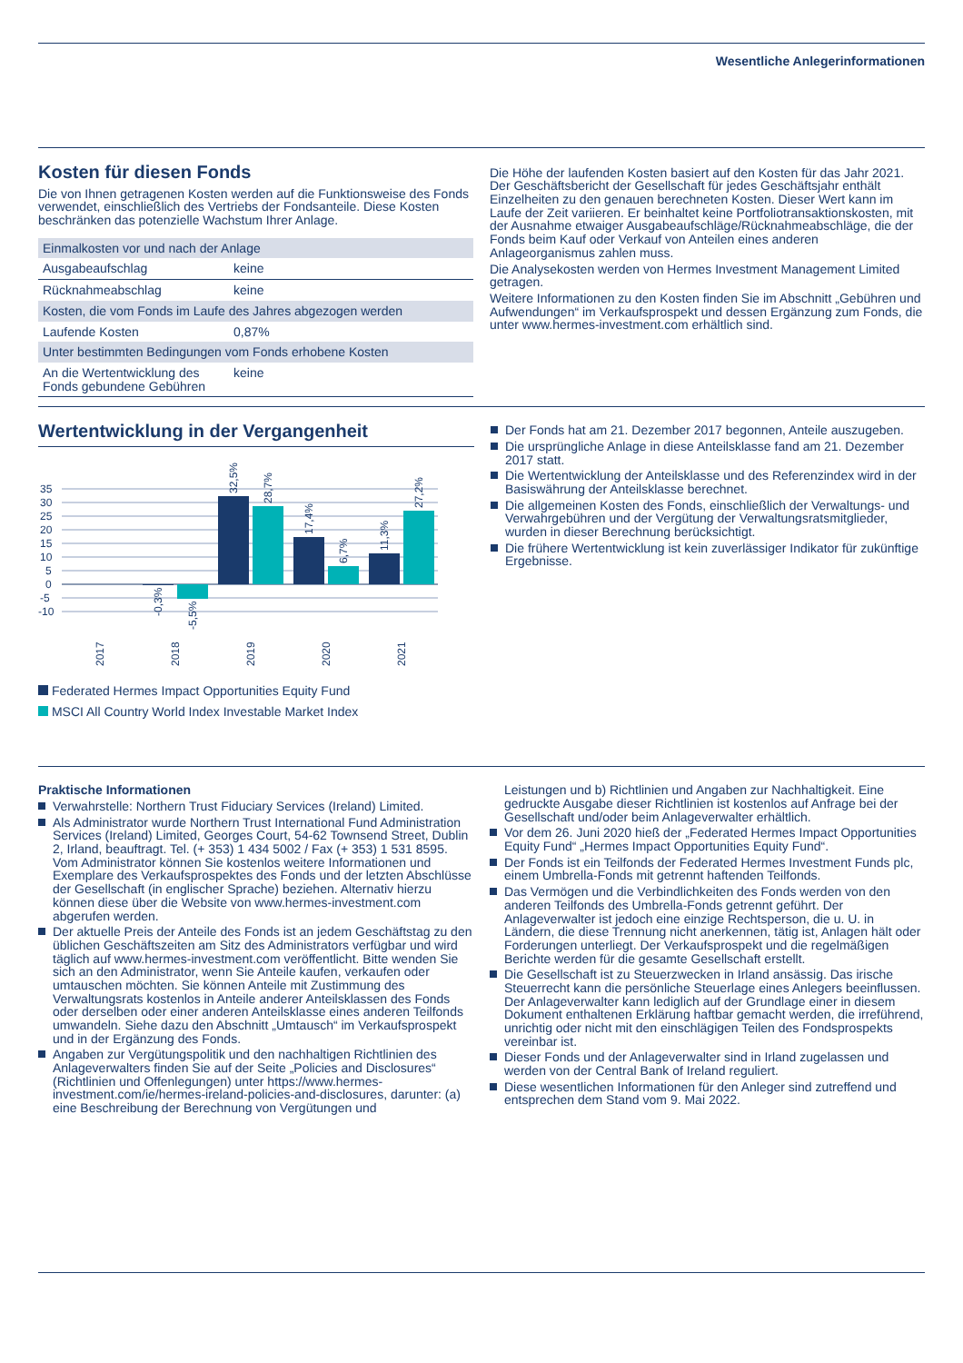Wesentliche Anlegerinformationen
Kosten für diesen Fonds
Die von Ihnen getragenen Kosten werden auf die Funktionsweise des Fonds verwendet, einschließlich des Vertriebs der Fondsanteile. Diese Kosten beschränken das potenzielle Wachstum Ihrer Anlage.
| Einmalkosten vor und nach der Anlage | |
| Ausgabeaufschlag | keine |
| Rücknahmeabschlag | keine |
| Kosten, die vom Fonds im Laufe des Jahres abgezogen werden | |
| Laufende Kosten | 0,87% |
| Unter bestimmten Bedingungen vom Fonds erhobene Kosten | |
| An die Wertentwicklung des Fonds gebundene Gebühren | keine |
Die Höhe der laufenden Kosten basiert auf den Kosten für das Jahr 2021. Der Geschäftsbericht der Gesellschaft für jedes Geschäftsjahr enthält Einzelheiten zu den genauen berechneten Kosten. Dieser Wert kann im Laufe der Zeit variieren. Er beinhaltet keine Portfoliotransaktionskosten, mit der Ausnahme etwaiger Ausgabeaufschläge/Rücknahmeabschläge, die der Fonds beim Kauf oder Verkauf von Anteilen eines anderen Anlageorganismus zahlen muss.
Die Analysekosten werden von Hermes Investment Management Limited getragen.
Weitere Informationen zu den Kosten finden Sie im Abschnitt „Gebühren und Aufwendungen“ im Verkaufsprospekt und dessen Ergänzung zum Fonds, die unter www.hermes-investment.com erhältlich sind.
Wertentwicklung in der Vergangenheit
35
30
25
20
15
10
5
0
-5
-10
-0,3%
-5,5%
32,5%
28,7%
17,4%
6,7%
11,3%
27,2%
2017
2018
2019
2020
2021
Federated Hermes Impact Opportunities Equity Fund
MSCI All Country World Index Investable Market Index
Der Fonds hat am 21. Dezember 2017 begonnen, Anteile auszugeben.
Die ursprüngliche Anlage in diese Anteilsklasse fand am 21. Dezember 2017 statt.
Die Wertentwicklung der Anteilsklasse und des Referenzindex wird in der Basiswährung der Anteilsklasse berechnet.
Die allgemeinen Kosten des Fonds, einschließlich der Verwaltungs- und Verwahrgebühren und der Vergütung der Verwaltungsratsmitglieder, wurden in dieser Berechnung berücksichtigt.
Die frühere Wertentwicklung ist kein zuverlässiger Indikator für zukünftige Ergebnisse.
Praktische Informationen
Verwahrstelle: Northern Trust Fiduciary Services (Ireland) Limited.
Als Administrator wurde Northern Trust International Fund Administration Services (Ireland) Limited, Georges Court, 54-62 Townsend Street, Dublin 2, Irland, beauftragt. Tel. (+ 353) 1 434 5002 / Fax (+ 353) 1 531 8595. Vom Administrator können Sie kostenlos weitere Informationen und Exemplare des Verkaufsprospektes des Fonds und der letzten Abschlüsse der Gesellschaft (in englischer Sprache) beziehen. Alternativ hierzu können diese über die Website von www.hermes-investment.com abgerufen werden.
Der aktuelle Preis der Anteile des Fonds ist an jedem Geschäftstag zu den üblichen Geschäftszeiten am Sitz des Administrators verfügbar und wird täglich auf www.hermes-investment.com veröffentlicht. Bitte wenden Sie sich an den Administrator, wenn Sie Anteile kaufen, verkaufen oder umtauschen möchten. Sie können Anteile mit Zustimmung des Verwaltungsrats kostenlos in Anteile anderer Anteilsklassen des Fonds oder derselben oder einer anderen Anteilsklasse eines anderen Teilfonds umwandeln. Siehe dazu den Abschnitt „Umtausch“ im Verkaufsprospekt und in der Ergänzung des Fonds.
Angaben zur Vergütungspolitik und den nachhaltigen Richtlinien des Anlageverwalters finden Sie auf der Seite „Policies and Disclosures“ (Richtlinien und Offenlegungen) unter https://www.hermes-investment.com/ie/hermes-ireland-policies-and-disclosures, darunter: (a) eine Beschreibung der Berechnung von Vergütungen und
Leistungen und b) Richtlinien und Angaben zur Nachhaltigkeit. Eine gedruckte Ausgabe dieser Richtlinien ist kostenlos auf Anfrage bei der Gesellschaft und/oder beim Anlageverwalter erhältlich.
Vor dem 26. Juni 2020 hieß der „Federated Hermes Impact Opportunities Equity Fund“ „Hermes Impact Opportunities Equity Fund“.
Der Fonds ist ein Teilfonds der Federated Hermes Investment Funds plc, einem Umbrella-Fonds mit getrennt haftenden Teilfonds.
Das Vermögen und die Verbindlichkeiten des Fonds werden von den anderen Teilfonds des Umbrella-Fonds getrennt geführt. Der Anlageverwalter ist jedoch eine einzige Rechtsperson, die u. U. in Ländern, die diese Trennung nicht anerkennen, tätig ist, Anlagen hält oder Forderungen unterliegt. Der Verkaufsprospekt und die regelmäßigen Berichte werden für die gesamte Gesellschaft erstellt.
Die Gesellschaft ist zu Steuerzwecken in Irland ansässig. Das irische Steuerrecht kann die persönliche Steuerlage eines Anlegers beeinflussen. Der Anlageverwalter kann lediglich auf der Grundlage einer in diesem Dokument enthaltenen Erklärung haftbar gemacht werden, die irreführend, unrichtig oder nicht mit den einschlägigen Teilen des Fondsprospekts vereinbar ist.
Dieser Fonds und der Anlageverwalter sind in Irland zugelassen und werden von der Central Bank of Ireland reguliert.
Diese wesentlichen Informationen für den Anleger sind zutreffend und entsprechen dem Stand vom 9. Mai 2022.